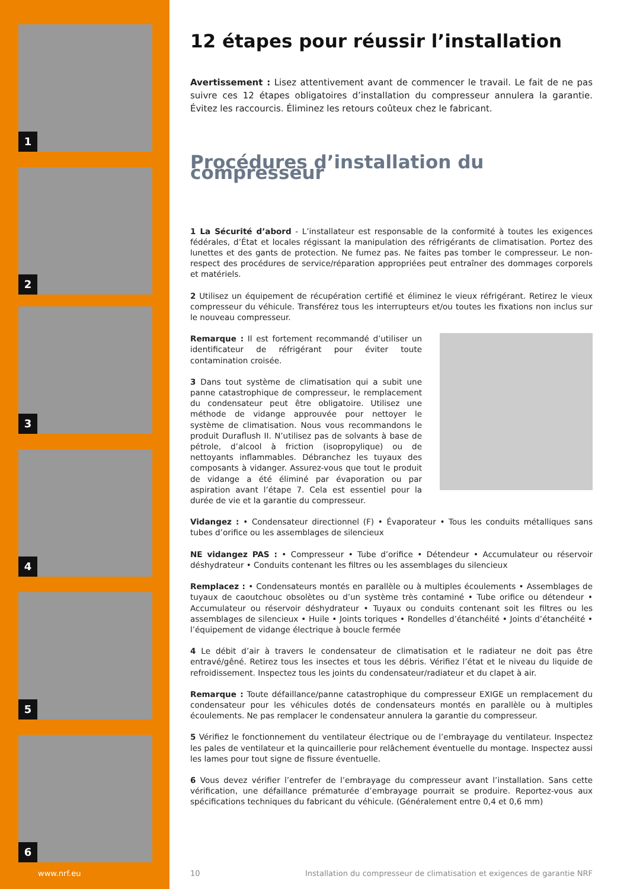1
2
3
4
5
6
12 étapes pour réussir l’installation
Avertissement : Lisez attentivement avant de commencer le travail. Le fait de ne pas suivre ces 12 étapes obligatoires d’installation du compresseur annulera la garantie. Évitez les raccourcis. Éliminez les retours coûteux chez le fabricant.
Procédures d’installation du compresseur
1 La Sécurité d’abord - L’installateur est responsable de la conformité à toutes les exigences fédérales, d’État et locales régissant la manipulation des réfrigérants de climatisation. Portez des lunettes et des gants de protection. Ne fumez pas. Ne faites pas tomber le compresseur. Le non-respect des procédures de service/réparation appropriées peut entraîner des dommages corporels et matériels.
2 Utilisez un équipement de récupération certifié et éliminez le vieux réfrigérant. Retirez le vieux compresseur du véhicule. Transférez tous les interrupteurs et/ou toutes les fixations non inclus sur le nouveau compresseur.
Remarque : Il est fortement recommandé d’utiliser un identificateur de réfrigérant pour éviter toute contamination croisée.
3 Dans tout système de climatisation qui a subit une panne catastrophique de compresseur, le remplacement du condensateur peut être obligatoire. Utilisez une méthode de vidange approuvée pour nettoyer le système de climatisation. Nous vous recommandons le produit Duraflush II. N’utilisez pas de solvants à base de pétrole, d’alcool à friction (isopropylique) ou de nettoyants inflammables. Débranchez les tuyaux des composants à vidanger. Assurez-vous que tout le produit de vidange a été éliminé par évaporation ou par aspiration avant l’étape 7. Cela est essentiel pour la durée de vie et la garantie du compresseur.
Vidangez : • Condensateur directionnel (F) • Évaporateur • Tous les conduits métalliques sans tubes d’orifice ou les assemblages de silencieux
NE vidangez PAS : • Compresseur • Tube d’orifice • Détendeur • Accumulateur ou réservoir déshydrateur • Conduits contenant les filtres ou les assemblages du silencieux
Remplacez : • Condensateurs montés en parallèle ou à multiples écoulements • Assemblages de tuyaux de caoutchouc obsolètes ou d’un système très contaminé • Tube orifice ou détendeur • Accumulateur ou réservoir déshydrateur • Tuyaux ou conduits contenant soit les filtres ou les assemblages de silencieux • Huile • Joints toriques • Rondelles d’étanchéité • Joints d’étanchéité • l’équipement de vidange électrique à boucle fermée
4 Le débit d’air à travers le condensateur de climatisation et le radiateur ne doit pas être entravé/gêné. Retirez tous les insectes et tous les débris. Vérifiez l’état et le niveau du liquide de refroidissement. Inspectez tous les joints du condensateur/radiateur et du clapet à air.
Remarque : Toute défaillance/panne catastrophique du compresseur EXIGE un remplacement du condensateur pour les véhicules dotés de condensateurs montés en parallèle ou à multiples écoulements. Ne pas remplacer le condensateur annulera la garantie du compresseur.
5 Vérifiez le fonctionnement du ventilateur électrique ou de l’embrayage du ventilateur. Inspectez les pales de ventilateur et la quincaillerie pour relâchement éventuelle du montage. Inspectez aussi les lames pour tout signe de fissure éventuelle.
6 Vous devez vérifier l’entrefer de l’embrayage du compresseur avant l’installation. Sans cette vérification, une défaillance prématurée d’embrayage pourrait se produire. Reportez-vous aux spécifications techniques du fabricant du véhicule. (Généralement entre 0,4 et 0,6 mm)
www.nrf.eu 10
Installation du compresseur de climatisation et exigences de garantie NRF